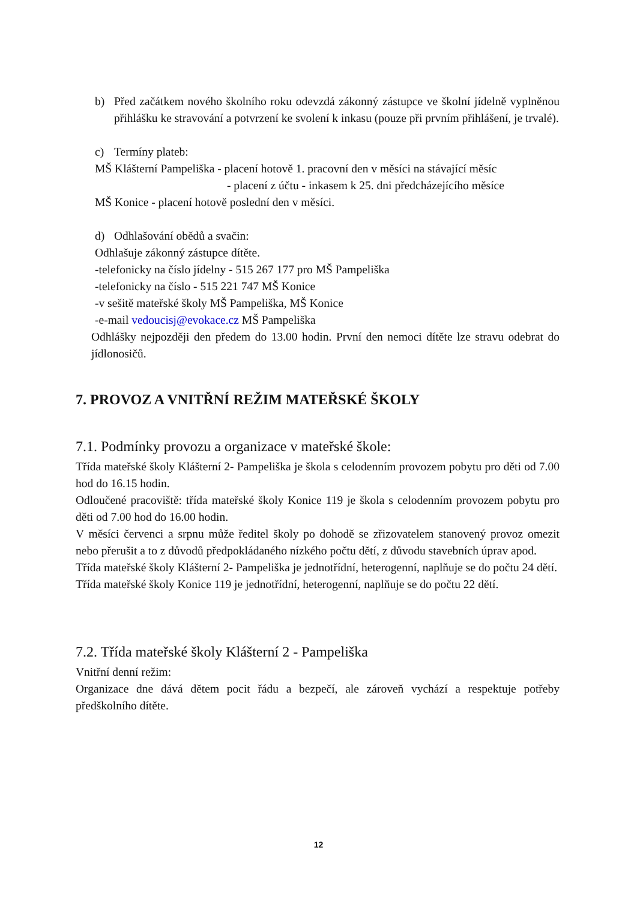b) Před začátkem nového školního roku odevzdá zákonný zástupce ve školní jídelně vyplněnou přihlášku ke stravování a potvrzení ke svolení k inkasu (pouze při prvním přihlášení, je trvalé).
c) Termíny plateb:
MŠ Klášterní Pampeliška - placení hotově 1. pracovní den v měsíci na stávající měsíc
- placení z účtu - inkasem k 25. dni předcházejícího měsíce
MŠ Konice - placení hotově poslední den v měsíci.
d) Odhlašování obědů a svačin:
Odhlašuje zákonný zástupce dítěte.
-telefonicky na číslo jídelny - 515 267 177 pro MŠ Pampeliška
-telefonicky na číslo - 515 221 747 MŠ Konice
-v sešitě mateřské školy MŠ Pampeliška, MŠ Konice
-e-mail vedoucisj@evokace.cz MŠ Pampeliška
Odhlášky nejpozději den předem do 13.00 hodin. První den nemoci dítěte lze stravu odebrat do jídlonosičů.
7. PROVOZ A VNITŘNÍ REŽIM MATEŘSKÉ ŠKOLY
7.1. Podmínky provozu a organizace v mateřské škole:
Třída mateřské školy Klášterní 2- Pampeliška je škola s celodenním provozem pobytu pro děti od 7.00 hod do 16.15 hodin.
Odloučené pracoviště: třída mateřské školy Konice 119 je škola s celodenním provozem pobytu pro děti od 7.00 hod do 16.00 hodin.
V měsíci červenci a srpnu může ředitel školy po dohodě se zřizovatelem stanovený provoz omezit nebo přerušit a to z důvodů předpokládaného nízkého počtu dětí, z důvodu stavebních úprav apod.
Třída mateřské školy Klášterní 2- Pampeliška je jednotřídní, heterogenní, naplňuje se do počtu 24 dětí.
Třída mateřské školy Konice 119 je jednotřídní, heterogenní, naplňuje se do počtu 22 dětí.
7.2. Třída mateřské školy Klášterní 2 - Pampeliška
Vnitřní denní režim:
Organizace dne dává dětem pocit řádu a bezpečí, ale zároveň vychází a respektuje potřeby předškolního dítěte.
12